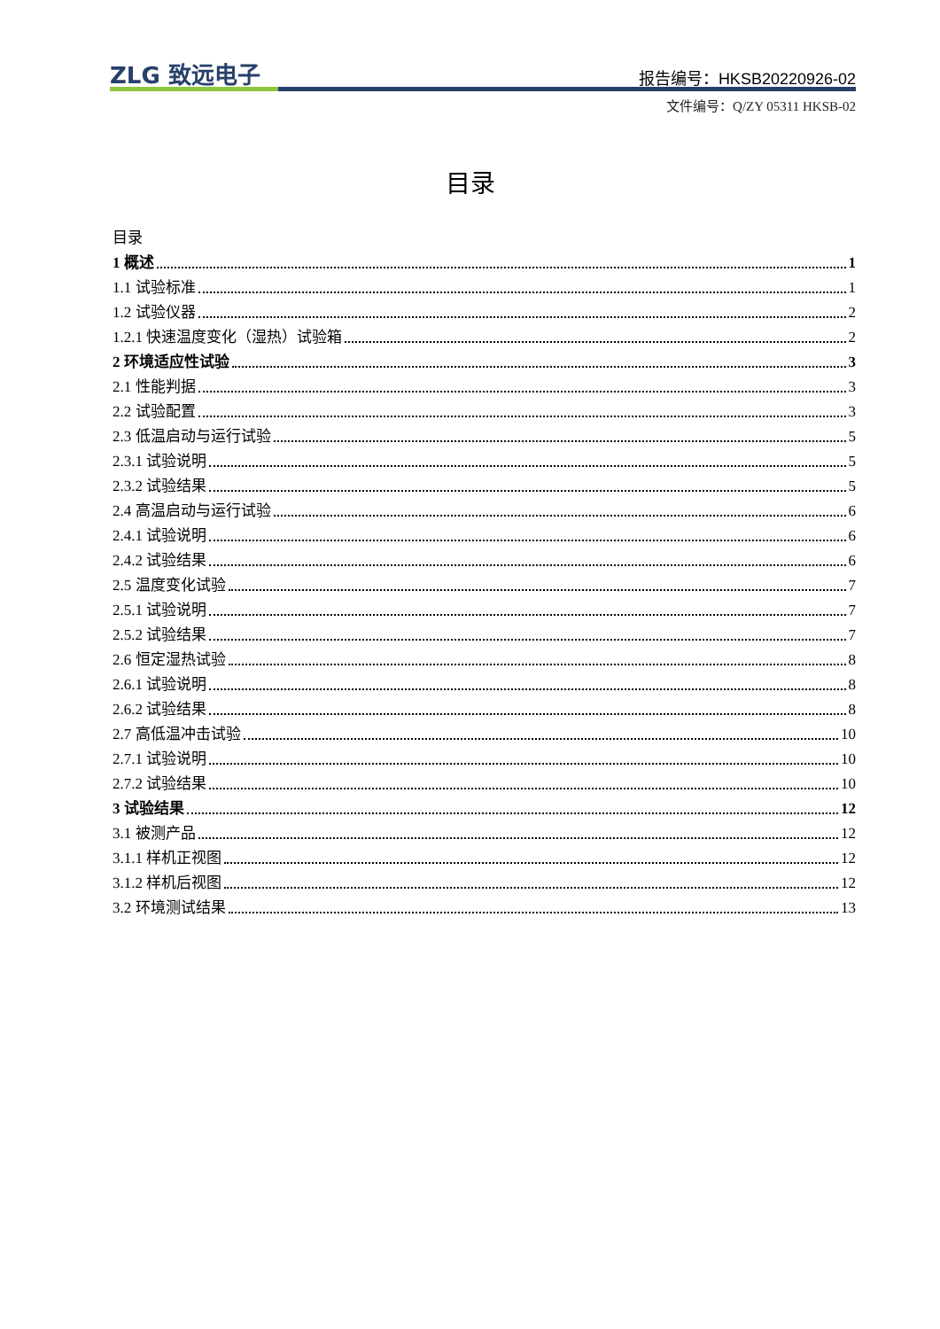ZLG 致远电子 报告编号：HKSB20220926-02
文件编号：Q/ZY 05311 HKSB-02
目录
目录
1 概述 1
1.1 试验标准 1
1.2 试验仪器 2
1.2.1 快速温度变化（湿热）试验箱 2
2 环境适应性试验 3
2.1 性能判据 3
2.2 试验配置 3
2.3 低温启动与运行试验 5
2.3.1 试验说明 5
2.3.2 试验结果 5
2.4 高温启动与运行试验 6
2.4.1 试验说明 6
2.4.2 试验结果 6
2.5 温度变化试验 7
2.5.1 试验说明 7
2.5.2 试验结果 7
2.6 恒定湿热试验 8
2.6.1 试验说明 8
2.6.2 试验结果 8
2.7 高低温冲击试验 10
2.7.1 试验说明 10
2.7.2 试验结果 10
3 试验结果 12
3.1 被测产品 12
3.1.1 样机正视图 12
3.1.2 样机后视图 12
3.2 环境测试结果 13